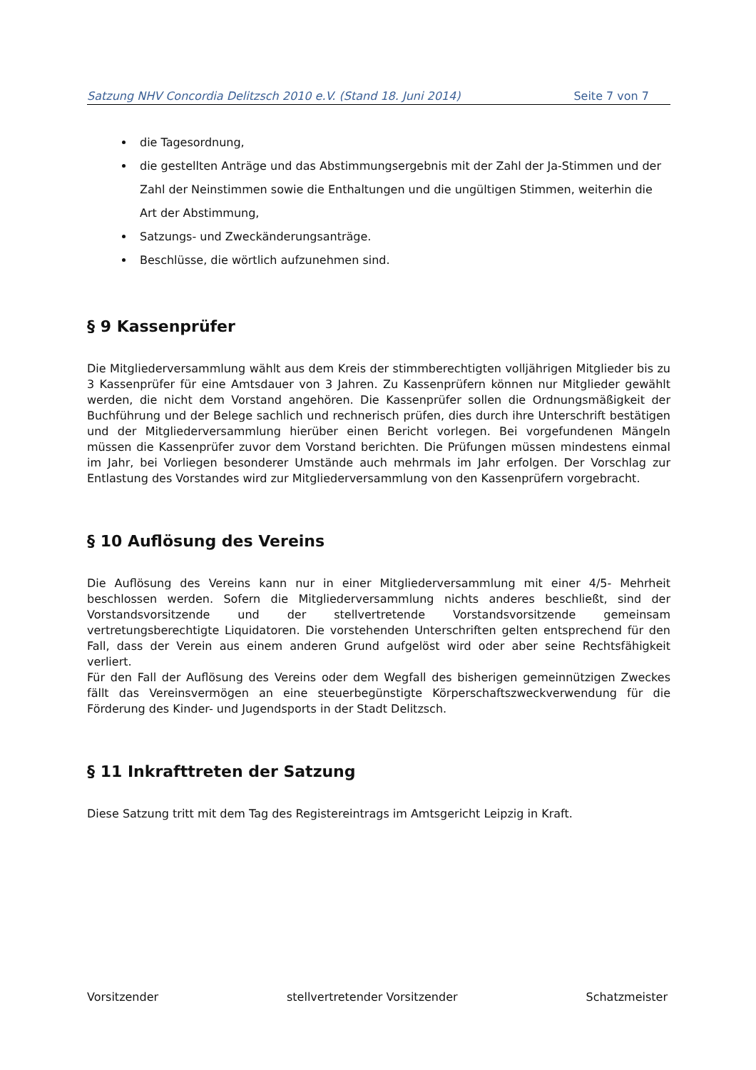Satzung NHV Concordia Delitzsch 2010 e.V. (Stand 18. Juni 2014) Seite 7 von 7
die Tagesordnung,
die gestellten Anträge und das Abstimmungsergebnis mit der Zahl der Ja-Stimmen und der Zahl der Neinstimmen sowie die Enthaltungen und die ungültigen Stimmen, weiterhin die Art der Abstimmung,
Satzungs- und Zweckänderungsanträge.
Beschlüsse, die wörtlich aufzunehmen sind.
§ 9 Kassenprüfer
Die Mitgliederversammlung wählt aus dem Kreis der stimmberechtigten volljährigen Mitglieder bis zu 3 Kassenprüfer für eine Amtsdauer von 3 Jahren. Zu Kassenprüfern können nur Mitglieder gewählt werden, die nicht dem Vorstand angehören. Die Kassenprüfer sollen die Ordnungsmäßigkeit der Buchführung und der Belege sachlich und rechnerisch prüfen, dies durch ihre Unterschrift bestätigen und der Mitgliederversammlung hierüber einen Bericht vorlegen. Bei vorgefundenen Mängeln müssen die Kassenprüfer zuvor dem Vorstand berichten. Die Prüfungen müssen mindestens einmal im Jahr, bei Vorliegen besonderer Umstände auch mehrmals im Jahr erfolgen. Der Vorschlag zur Entlastung des Vorstandes wird zur Mitgliederversammlung von den Kassenprüfern vorgebracht.
§ 10 Auflösung des Vereins
Die Auflösung des Vereins kann nur in einer Mitgliederversammlung mit einer 4/5- Mehrheit beschlossen werden. Sofern die Mitgliederversammlung nichts anderes beschließt, sind der Vorstandsvorsitzende und der stellvertretende Vorstandsvorsitzende gemeinsam vertretungsberechtigte Liquidatoren. Die vorstehenden Unterschriften gelten entsprechend für den Fall, dass der Verein aus einem anderen Grund aufgelöst wird oder aber seine Rechtsfähigkeit verliert.
Für den Fall der Auflösung des Vereins oder dem Wegfall des bisherigen gemeinnützigen Zweckes fällt das Vereinsvermögen an eine steuerbegünstigte Körperschaftszweckverwendung für die Förderung des Kinder- und Jugendsports in der Stadt Delitzsch.
§ 11 Inkrafttreten der Satzung
Diese Satzung tritt mit dem Tag des Registereintrags im Amtsgericht Leipzig in Kraft.
Vorsitzender stellvertretender Vorsitzender Schatzmeister